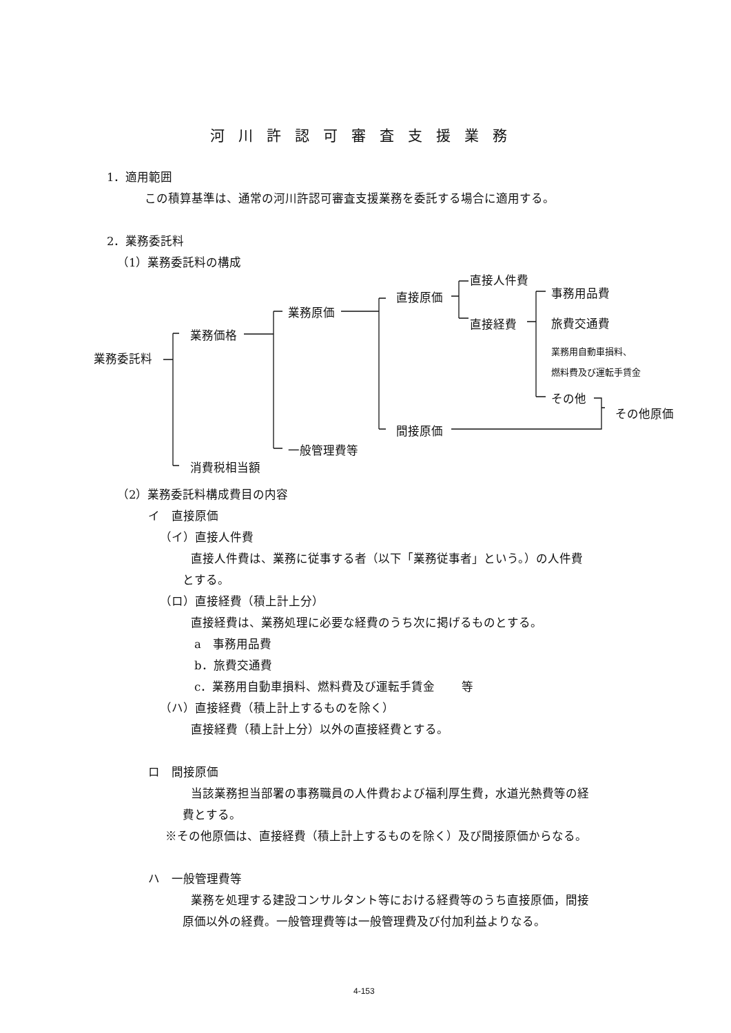河川許認可審査支援業務
1．適用範囲
この積算基準は、通常の河川許認可審査支援業務を委託する場合に適用する。
2．業務委託料
（1）業務委託料の構成
業務委託料
業務価格
消費税相当額
業務原価
一般管理費等
直接原価
間接原価
直接人件費
直接経費
事務用品費
旅費交通費
業務用自動車損料、
燃料費及び運転手賃金
その他
その他原価
（2）業務委託料構成費目の内容
イ　直接原価
（イ）直接人件費
直接人件費は、業務に従事する者（以下「業務従事者」という。）の人件費
とする。
（ロ）直接経費（積上計上分）
直接経費は、業務処理に必要な経費のうち次に掲げるものとする。
a　事務用品費
b．旅費交通費
c．業務用自動車損料、燃料費及び運転手賃金　　 等
（ハ）直接経費（積上計上するものを除く）
直接経費（積上計上分）以外の直接経費とする。
ロ　間接原価
当該業務担当部署の事務職員の人件費および福利厚生費，水道光熱費等の経
費とする。
※その他原価は、直接経費（積上計上するものを除く）及び間接原価からなる。
ハ　一般管理費等
業務を処理する建設コンサルタント等における経費等のうち直接原価，間接
原価以外の経費。一般管理費等は一般管理費及び付加利益よりなる。
4-153